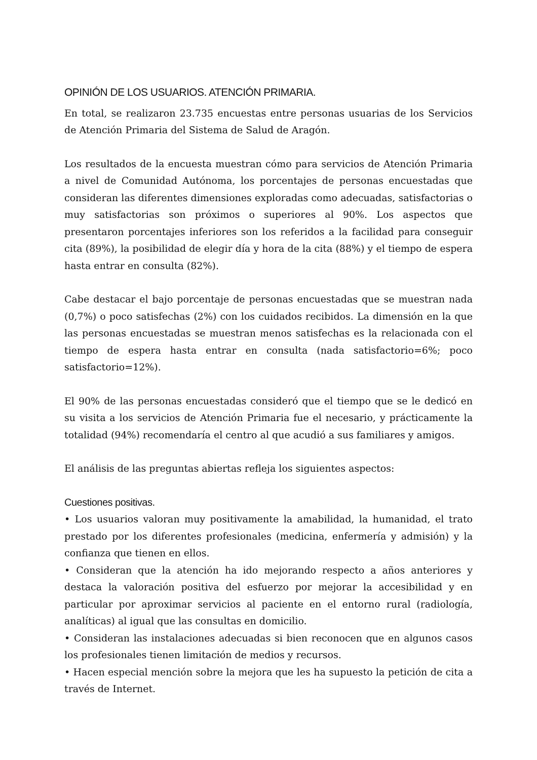OPINIÓN DE LOS USUARIOS. ATENCIÓN PRIMARIA.
En total, se realizaron 23.735 encuestas entre personas usuarias de los Servicios de Atención Primaria del Sistema de Salud de Aragón.
Los resultados de la encuesta muestran cómo para servicios de Atención Primaria a nivel de Comunidad Autónoma, los porcentajes de personas encuestadas que consideran las diferentes dimensiones exploradas como adecuadas, satisfactorias o muy satisfactorias son próximos o superiores al 90%. Los aspectos que presentaron porcentajes inferiores son los referidos a la facilidad para conseguir cita (89%), la posibilidad de elegir día y hora de la cita (88%) y el tiempo de espera hasta entrar en consulta (82%).
Cabe destacar el bajo porcentaje de personas encuestadas que se muestran nada (0,7%) o poco satisfechas (2%) con los cuidados recibidos. La dimensión en la que las personas encuestadas se muestran menos satisfechas es la relacionada con el tiempo de espera hasta entrar en consulta (nada satisfactorio=6%; poco satisfactorio=12%).
El 90% de las personas encuestadas consideró que el tiempo que se le dedicó en su visita a los servicios de Atención Primaria fue el necesario, y prácticamente la totalidad (94%) recomendaría el centro al que acudió a sus familiares y amigos.
El análisis de las preguntas abiertas refleja los siguientes aspectos:
Cuestiones positivas.
• Los usuarios valoran muy positivamente la amabilidad, la humanidad, el trato prestado por los diferentes profesionales (medicina, enfermería y admisión) y la confianza que tienen en ellos.
• Consideran que la atención ha ido mejorando respecto a años anteriores y destaca la valoración positiva del esfuerzo por mejorar la accesibilidad y en particular por aproximar servicios al paciente en el entorno rural (radiología, analíticas) al igual que las consultas en domicilio.
• Consideran las instalaciones adecuadas si bien reconocen que en algunos casos los profesionales tienen limitación de medios y recursos.
• Hacen especial mención sobre la mejora que les ha supuesto la petición de cita a través de Internet.